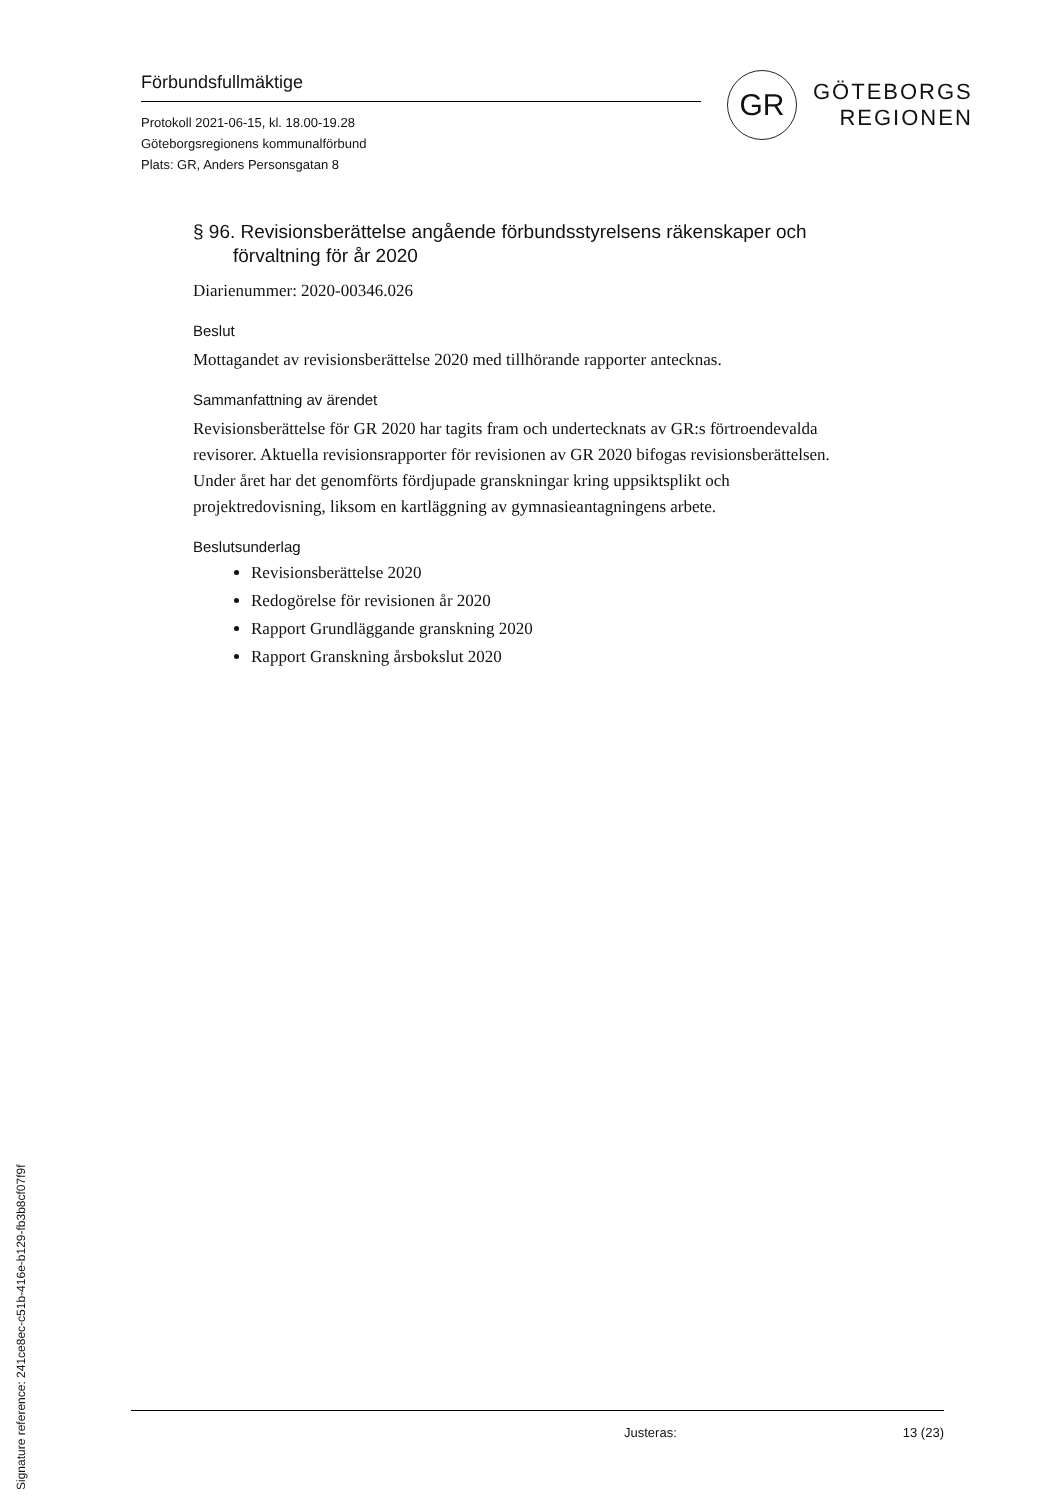Förbundsfullmäktige
Protokoll 2021-06-15, kl. 18.00-19.28
Göteborgsregionens kommunalförbund
Plats: GR, Anders Personsgatan 8
GR
GÖTEBORGS
REGIONEN
§ 96. Revisionsberättelse angående förbundsstyrelsens räkenskaper och förvaltning för år 2020
Diarienummer: 2020-00346.026
Beslut
Mottagandet av revisionsberättelse 2020 med tillhörande rapporter antecknas.
Sammanfattning av ärendet
Revisionsberättelse för GR 2020 har tagits fram och undertecknats av GR:s förtroendevalda revisorer. Aktuella revisionsrapporter för revisionen av GR 2020 bifogas revisionsberättelsen.
Under året har det genomförts fördjupade granskningar kring uppsiktsplikt och projektredovisning, liksom en kartläggning av gymnasieantagningens arbete.
Beslutsunderlag
Revisionsberättelse 2020
Redogörelse för revisionen år 2020
Rapport Grundläggande granskning 2020
Rapport Granskning årsbokslut 2020
Justeras: 13 (23)
Signature reference: 241ce8ec-c51b-416e-b129-fb3b8cf07f9f